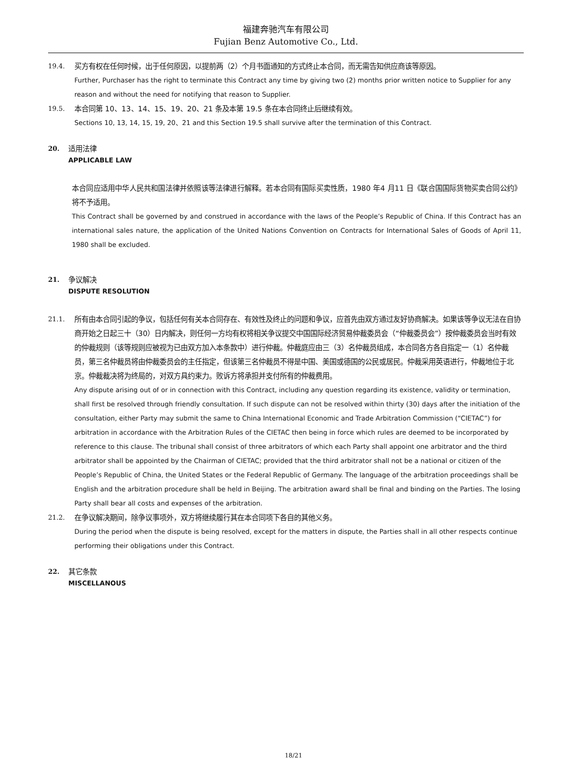福建奔驰汽车有限公司
Fujian Benz Automotive Co., Ltd.
19.4. 买方有权在任何时候，出于任何原因，以提前两（2）个月书面通知的方式终止本合同，而无需告知供应商该等原因。
Further, Purchaser has the right to terminate this Contract any time by giving two (2) months prior written notice to Supplier for any reason and without the need for notifying that reason to Supplier.
19.5. 本合同第 10、13、14、15、19、20、21 条及本第 19.5 条在本合同终止后继续有效。
Sections 10, 13, 14, 15, 19, 20、21 and this Section 19.5 shall survive after the termination of this Contract.
20. 适用法律
APPLICABLE LAW
本合同应适用中华人民共和国法律并依照该等法律进行解释。若本合同有国际买卖性质，1980 年4 月11 日《联合国国际货物买卖合同公约》 将不予适用。
This Contract shall be governed by and construed in accordance with the laws of the People’s Republic of China. If this Contract has an international sales nature, the application of the United Nations Convention on Contracts for International Sales of Goods of April 11, 1980 shall be excluded.
21. 争议解决
DISPUTE RESOLUTION
21.1. 所有由本合同引起的争议，包括任何有关本合同存在、有效性及终止的问题和争议，应首先由双方通过友好协商解决。如果该等争议无法在自协商开始之日起三十（30）日内解决，则任何一方均有权将相关争议提交中国国际经济贸易仲裁委员会（“仲裁委员会”）按仲裁委员会当时有效的仲裁规则（该等规则应被视为已由双方加入本条款中）进行仲裁。仲裁庭应由三（3）名仲裁员组成，本合同各方各自指定一（1）名仲裁员，第三名仲裁员将由仲裁委员会的主任指定，但该第三名仲裁员不得是中国、美国或德国的公民或居民。仲裁采用英语进行，仲裁地位于北京。仲裁裁决将为终局的，对双方具约束力。败诉方将承担并支付所有的仲裁费用。
Any dispute arising out of or in connection with this Contract, including any question regarding its existence, validity or termination, shall first be resolved through friendly consultation. If such dispute can not be resolved within thirty (30) days after the initiation of the consultation, either Party may submit the same to China International Economic and Trade Arbitration Commission (“CIETAC”) for arbitration in accordance with the Arbitration Rules of the CIETAC then being in force which rules are deemed to be incorporated by reference to this clause. The tribunal shall consist of three arbitrators of which each Party shall appoint one arbitrator and the third arbitrator shall be appointed by the Chairman of CIETAC; provided that the third arbitrator shall not be a national or citizen of the People’s Republic of China, the United States or the Federal Republic of Germany. The language of the arbitration proceedings shall be English and the arbitration procedure shall be held in Beijing. The arbitration award shall be final and binding on the Parties. The losing Party shall bear all costs and expenses of the arbitration.
21.2. 在争议解决期间，除争议事项外，双方将继续履行其在本合同项下各自的其他义务。
During the period when the dispute is being resolved, except for the matters in dispute, the Parties shall in all other respects continue performing their obligations under this Contract.
22. 其它条款
MISCELLANOUS
18/21